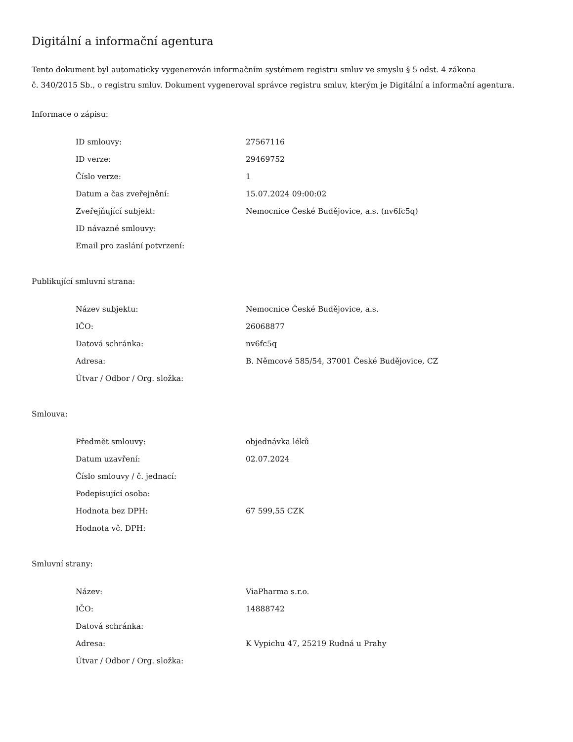Digitální a informační agentura
Tento dokument byl automaticky vygenerován informačním systémem registru smluv ve smyslu § 5 odst. 4 zákona
č. 340/2015 Sb., o registru smluv. Dokument vygeneroval správce registru smluv, kterým je Digitální a informační agentura.
Informace o zápisu:
| ID smlouvy: | 27567116 |
| ID verze: | 29469752 |
| Číslo verze: | 1 |
| Datum a čas zveřejnění: | 15.07.2024 09:00:02 |
| Zveřejňující subjekt: | Nemocnice České Budějovice, a.s. (nv6fc5q) |
| ID návazné smlouvy: | |
| Email pro zaslání potvrzení: | |
Publikující smluvní strana:
| Název subjektu: | Nemocnice České Budějovice, a.s. |
| IČO: | 26068877 |
| Datová schránka: | nv6fc5q |
| Adresa: | B. Němcové 585/54, 37001 České Budějovice, CZ |
| Útvar / Odbor / Org. složka: | |
Smlouva:
| Předmět smlouvy: | objednávka léků |
| Datum uzavření: | 02.07.2024 |
| Číslo smlouvy / č. jednací: | |
| Podepisující osoba: | |
| Hodnota bez DPH: | 67 599,55 CZK |
| Hodnota vč. DPH: | |
Smluvní strany:
| Název: | ViaPharma s.r.o. |
| IČO: | 14888742 |
| Datová schránka: | |
| Adresa: | K Vypichu 47, 25219 Rudná u Prahy |
| Útvar / Odbor / Org. složka: | |